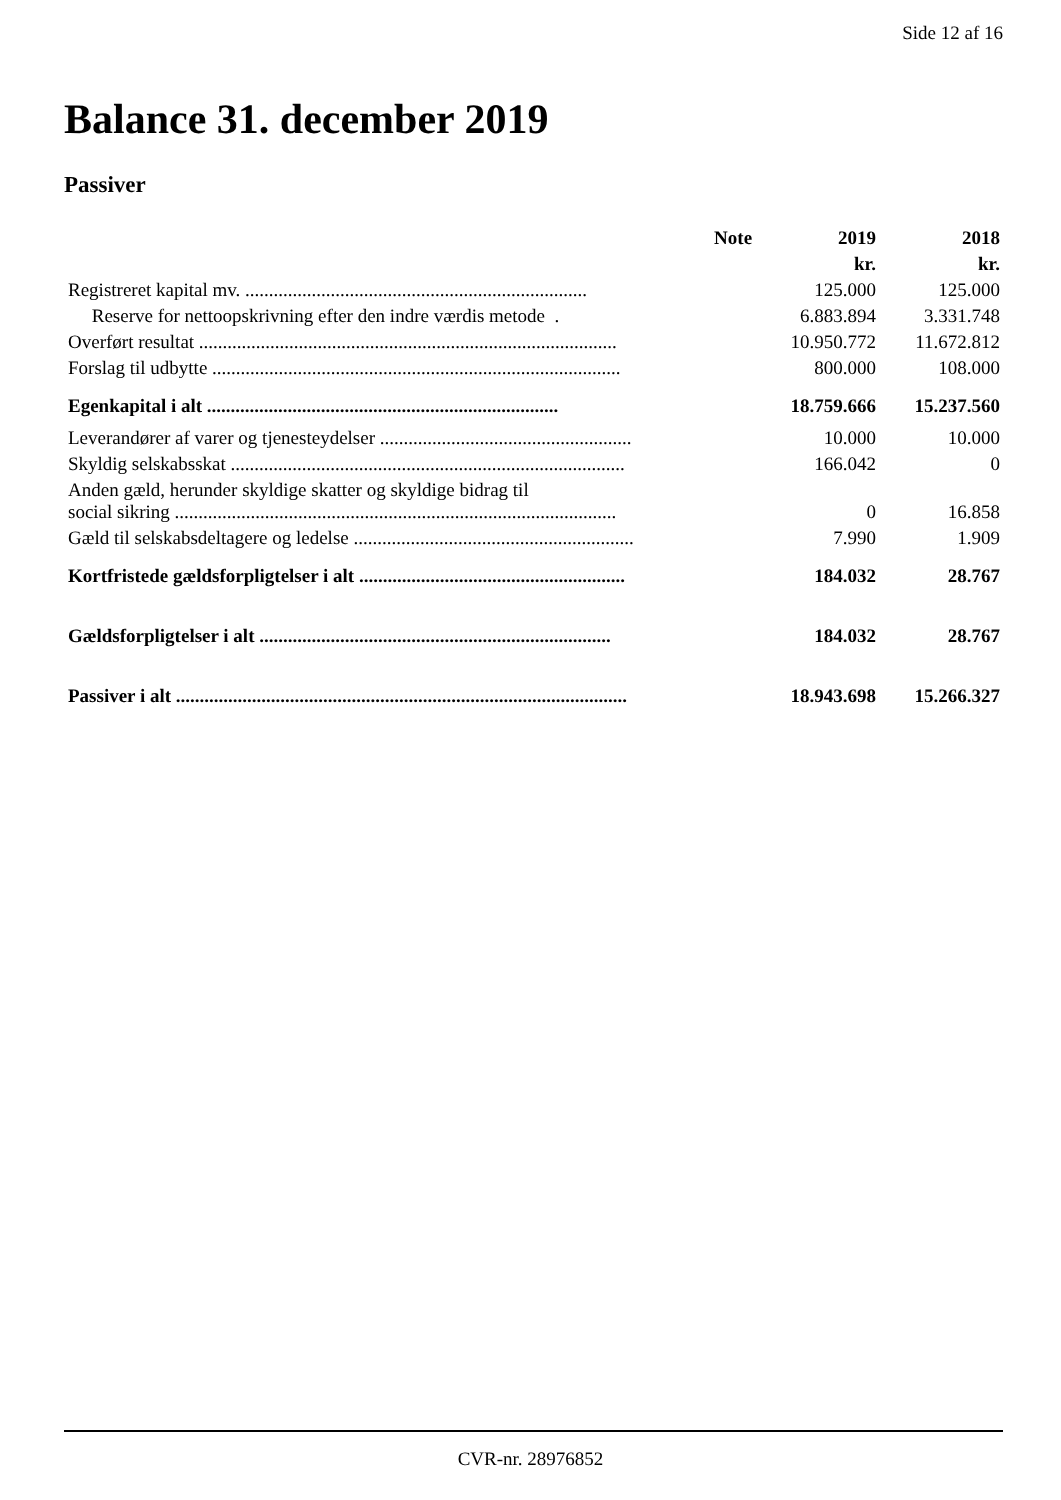Side 12 af 16
Balance 31. december 2019
Passiver
| | Note | 2019 | 2018 |
| --- | --- | --- | --- |
| | | kr. | kr. |
| Registreret kapital mv. ........................................................................ | | 125.000 | 125.000 |
| Reserve for nettoopskrivning efter den indre værdis metode . | | 6.883.894 | 3.331.748 |
| Overført resultat ........................................................................................ | | 10.950.772 | 11.672.812 |
| Forslag til udbytte ...................................................................................... | | 800.000 | 108.000 |
| Egenkapital i alt .......................................................................... | | 18.759.666 | 15.237.560 |
| Leverandører af varer og tjenesteydelser ..................................................... | | 10.000 | 10.000 |
| Skyldig selskabsskat ................................................................................... | | 166.042 | 0 |
| Anden gæld, herunder skyldige skatter og skyldige bidrag til social sikring ............................................................................................. | | 0 | 16.858 |
| Gæld til selskabsdeltagere og ledelse ........................................................... | | 7.990 | 1.909 |
| Kortfristede gældsforpligtelser i alt ........................................................ | | 184.032 | 28.767 |
| Gældsforpligtelser i alt .......................................................................... | | 184.032 | 28.767 |
| Passiver i alt ............................................................................................... | | 18.943.698 | 15.266.327 |
CVR-nr. 28976852